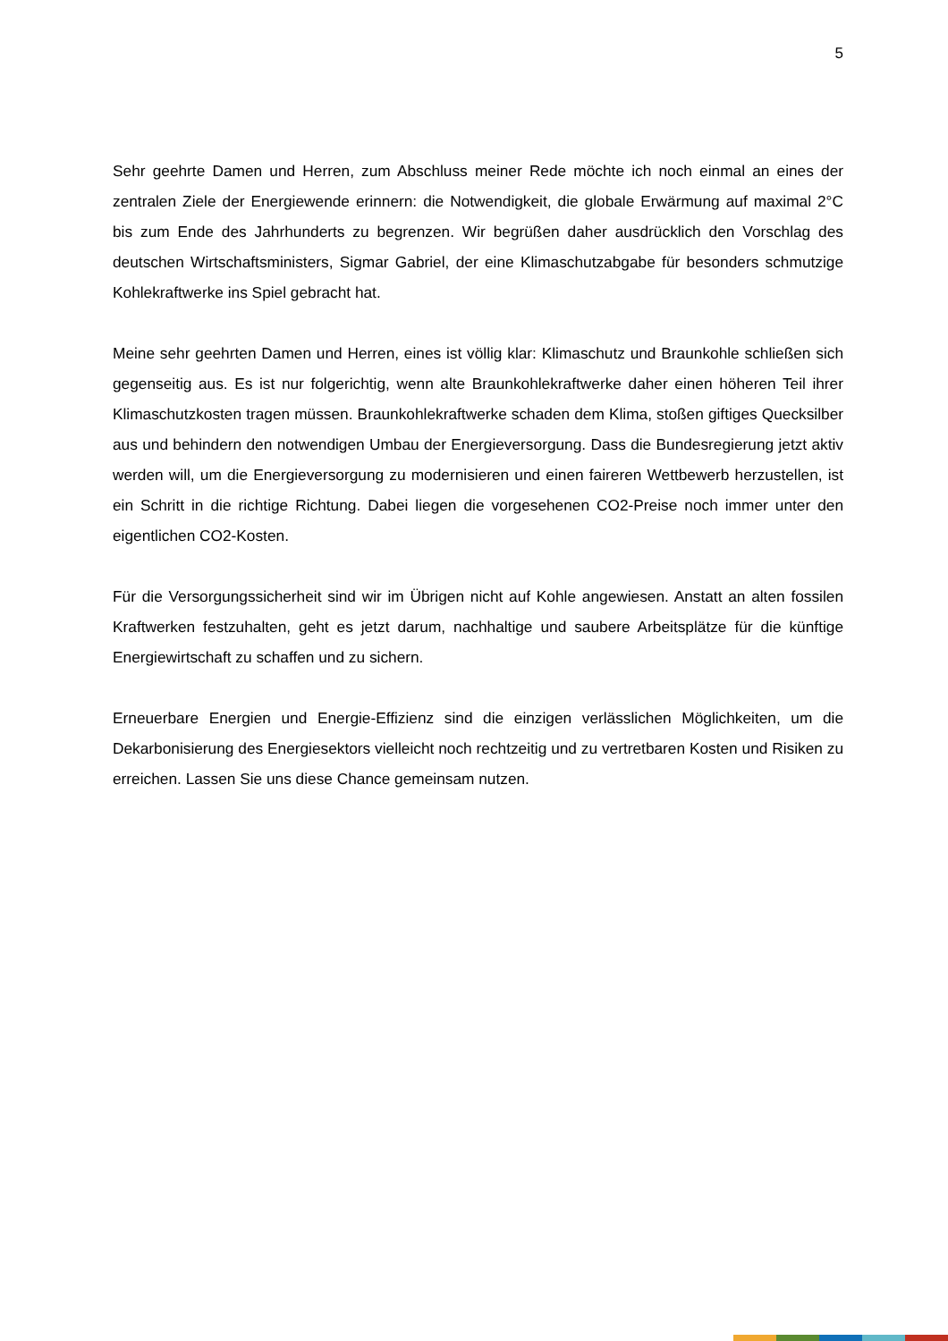5
Sehr geehrte Damen und Herren, zum Abschluss meiner Rede möchte ich noch einmal an eines der zentralen Ziele der Energiewende erinnern: die Notwendigkeit, die globale Erwärmung auf maximal 2°C bis zum Ende des Jahrhunderts zu begrenzen. Wir begrüßen daher ausdrücklich den Vorschlag des deutschen Wirtschaftsministers, Sigmar Gabriel, der eine Klimaschutzabgabe für besonders schmutzige Kohlekraftwerke ins Spiel gebracht hat.
Meine sehr geehrten Damen und Herren, eines ist völlig klar: Klimaschutz und Braunkohle schließen sich gegenseitig aus. Es ist nur folgerichtig, wenn alte Braunkohlekraftwerke daher einen höheren Teil ihrer Klimaschutzkosten tragen müssen. Braunkohlekraftwerke schaden dem Klima, stoßen giftiges Quecksilber aus und behindern den notwendigen Umbau der Energieversorgung. Dass die Bundesregierung jetzt aktiv werden will, um die Energieversorgung zu modernisieren und einen faireren Wettbewerb herzustellen, ist ein Schritt in die richtige Richtung. Dabei liegen die vorgesehenen CO2-Preise noch immer unter den eigentlichen CO2-Kosten.
Für die Versorgungssicherheit sind wir im Übrigen nicht auf Kohle angewiesen. Anstatt an alten fossilen Kraftwerken festzuhalten, geht es jetzt darum, nachhaltige und saubere Arbeitsplätze für die künftige Energiewirtschaft zu schaffen und zu sichern.
Erneuerbare Energien und Energie-Effizienz sind die einzigen verlässlichen Möglichkeiten, um die Dekarbonisierung des Energiesektors vielleicht noch rechtzeitig und zu vertretbaren Kosten und Risiken zu erreichen. Lassen Sie uns diese Chance gemeinsam nutzen.